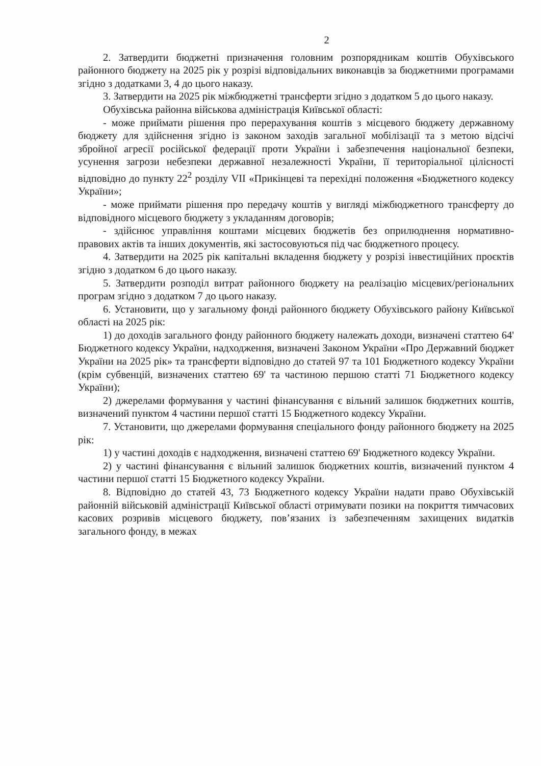2
2. Затвердити бюджетні призначення головним розпорядникам коштів Обухівського районного бюджету на 2025 рік у розрізі відповідальних виконавців за бюджетними програмами згідно з додатками 3, 4 до цього наказу.
3. Затвердити на 2025 рік міжбюджетні трансферти згідно з додатком 5 до цього наказу.
Обухівська районна військова адміністрація Київської області:
- може приймати рішення про перерахування коштів з місцевого бюджету державному бюджету для здійснення згідно із законом заходів загальної мобілізації та з метою відсічі збройної агресії російської федерації проти України і забезпечення національної безпеки, усунення загрози небезпеки державної незалежності України, її територіальної цілісності відповідно до пункту 22<sup>2</sup> розділу VII «Прикінцеві та перехідні положення «Бюджетного кодексу України»;
- може приймати рішення про передачу коштів у вигляді міжбюджетного трансферту до відповідного місцевого бюджету з укладанням договорів;
- здійснює управління коштами місцевих бюджетів без оприлюднення нормативно-правових актів та інших документів, які застосовуються під час бюджетного процесу.
4. Затвердити на 2025 рік капітальні вкладення бюджету у розрізі інвестиційних проєктів згідно з додатком 6 до цього наказу.
5. Затвердити розподіл витрат районного бюджету на реалізацію місцевих/регіональних програм згідно з додатком 7 до цього наказу.
6. Установити, що у загальному фонді районного бюджету Обухівського району Київської області на 2025 рік:
1) до доходів загального фонду районного бюджету належать доходи, визначені статтею 64' Бюджетного кодексу України, надходження, визначені Законом України «Про Державний бюджет України на 2025 рік» та трансферти відповідно до статей 97 та 101 Бюджетного кодексу України (крім субвенцій, визначених статтею 69' та частиною першою статті 71 Бюджетного кодексу України);
2) джерелами формування у частині фінансування є вільний залишок бюджетних коштів, визначений пунктом 4 частини першої статті 15 Бюджетного кодексу України.
7. Установити, що джерелами формування спеціального фонду районного бюджету на 2025 рік:
1) у частині доходів є надходження, визначені статтею 69' Бюджетного кодексу України.
2) у частині фінансування є вільний залишок бюджетних коштів, визначений пунктом 4 частини першої статті 15 Бюджетного кодексу України.
8. Відповідно до статей 43, 73 Бюджетного кодексу України надати право Обухівській районній військовій адміністрації Київської області отримувати позики на покриття тимчасових касових розривів місцевого бюджету, пов’язаних із забезпеченням захищених видатків загального фонду, в межах